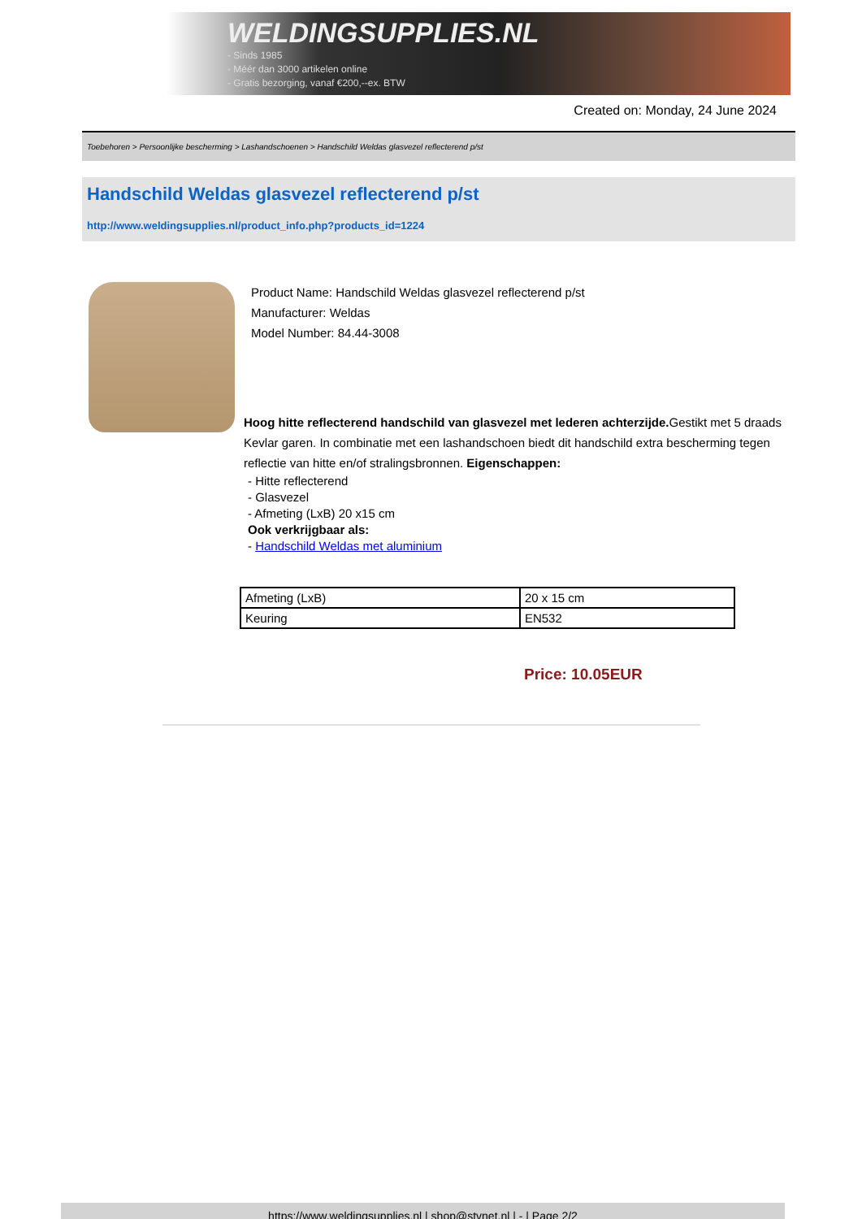WELDINGSUPPLIES.NL
- Sinds 1985
- Méér dan 3000 artikelen online
- Gratis bezorging, vanaf €200,--ex. BTW
Created on: Monday, 24 June 2024
Toebehoren > Persoonlijke bescherming > Lashandschoenen > Handschild Weldas glasvezel reflecterend p/st
Handschild Weldas glasvezel reflecterend p/st
http://www.weldingsupplies.nl/product_info.php?products_id=1224
Product Name: Handschild Weldas glasvezel reflecterend p/st
Manufacturer: Weldas
Model Number: 84.44-3008
Hoog hitte reflecterend handschild van glasvezel met lederen achterzijde. Gestikt met 5 draads Kevlar garen. In combinatie met een lashandschoen biedt dit handschild extra bescherming tegen reflectie van hitte en/of stralingsbronnen. Eigenschappen:
- Hitte reflecterend
- Glasvezel
- Afmeting (LxB) 20 x15 cm
Ook verkrijgbaar als:
- Handschild Weldas met aluminium
| Afmeting (LxB) | 20 x 15 cm |
| Keuring | EN532 |
Price: 10.05EUR
https://www.weldingsupplies.nl | shop@stvnet.nl | - | Page 2/2